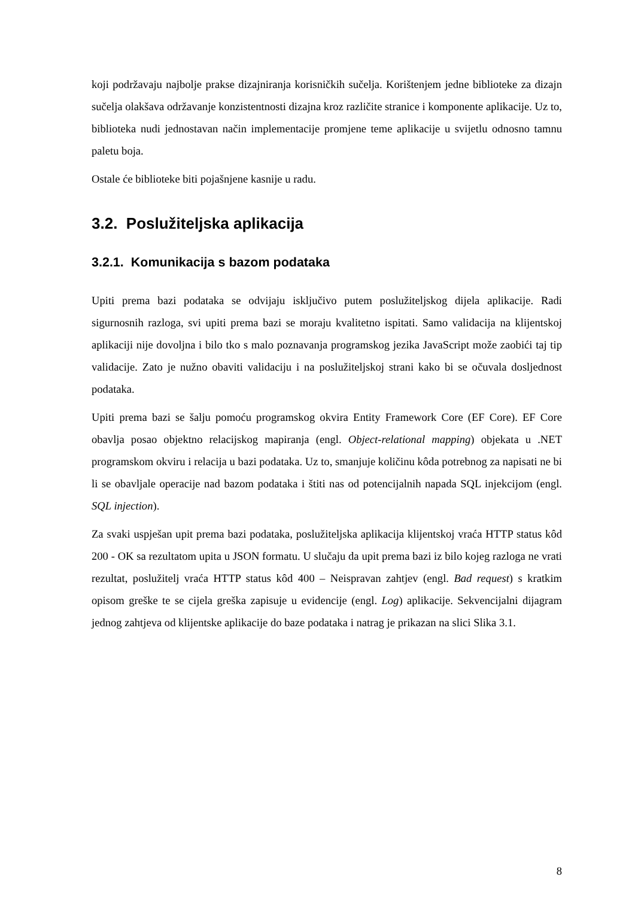koji podržavaju najbolje prakse dizajniranja korisničkih sučelja. Korištenjem jedne biblioteke za dizajn sučelja olakšava održavanje konzistentnosti dizajna kroz različite stranice i komponente aplikacije. Uz to, biblioteka nudi jednostavan način implementacije promjene teme aplikacije u svijetlu odnosno tamnu paletu boja.
Ostale će biblioteke biti pojašnjene kasnije u radu.
3.2. Poslužiteljska aplikacija
3.2.1. Komunikacija s bazom podataka
Upiti prema bazi podataka se odvijaju isključivo putem poslužiteljskog dijela aplikacije. Radi sigurnosnih razloga, svi upiti prema bazi se moraju kvalitetno ispitati. Samo validacija na klijentskoj aplikaciji nije dovoljna i bilo tko s malo poznavanja programskog jezika JavaScript može zaobići taj tip validacije. Zato je nužno obaviti validaciju i na poslužiteljskoj strani kako bi se očuvala dosljednost podataka.
Upiti prema bazi se šalju pomoću programskog okvira Entity Framework Core (EF Core). EF Core obavlja posao objektno relacijskog mapiranja (engl. Object-relational mapping) objekata u .NET programskom okviru i relacija u bazi podataka. Uz to, smanjuje količinu kôda potrebnog za napisati ne bi li se obavljale operacije nad bazom podataka i štiti nas od potencijalnih napada SQL injekcijom (engl. SQL injection).
Za svaki uspješan upit prema bazi podataka, poslužiteljska aplikacija klijentskoj vraća HTTP status kôd 200 - OK sa rezultatom upita u JSON formatu. U slučaju da upit prema bazi iz bilo kojeg razloga ne vrati rezultat, poslužitelj vraća HTTP status kôd 400 – Neispravan zahtjev (engl. Bad request) s kratkim opisom greške te se cijela greška zapisuje u evidencije (engl. Log) aplikacije. Sekvencijalni dijagram jednog zahtjeva od klijentske aplikacije do baze podataka i natrag je prikazan na slici Slika 3.1.
8